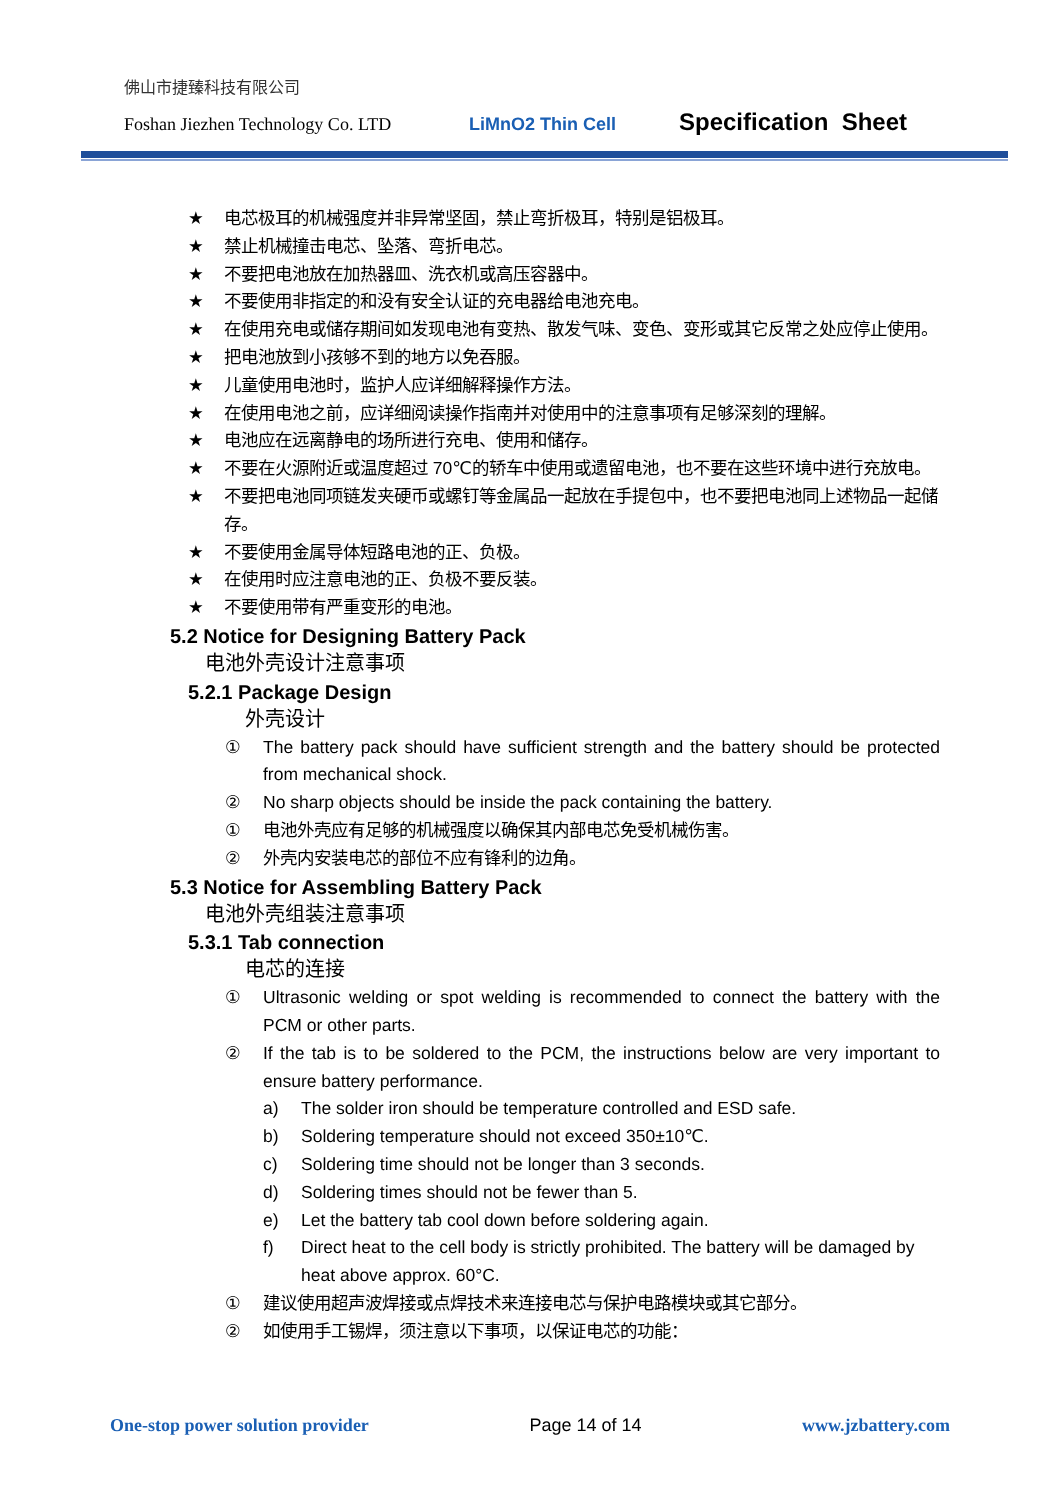佛山市捷臻科技有限公司
Foshan Jiezhen Technology Co. LTD LiMnO2 Thin Cell Specification Sheet
★ 电芯极耳的机械强度并非异常坚固，禁止弯折极耳，特别是铝极耳。
★ 禁止机械撞击电芯、坠落、弯折电芯。
★ 不要把电池放在加热器皿、洗衣机或高压容器中。
★ 不要使用非指定的和没有安全认证的充电器给电池充电。
★ 在使用充电或储存期间如发现电池有变热、散发气味、变色、变形或其它反常之处应停止使用。
★ 把电池放到小孩够不到的地方以免吞服。
★ 儿童使用电池时，监护人应详细解释操作方法。
★ 在使用电池之前，应详细阅读操作指南并对使用中的注意事项有足够深刻的理解。
★ 电池应在远离静电的场所进行充电、使用和储存。
★ 不要在火源附近或温度超过 70℃的轿车中使用或遗留电池，也不要在这些环境中进行充放电。
★ 不要把电池同项链发夹硬币或螺钉等金属品一起放在手提包中，也不要把电池同上述物品一起储存。
★ 不要使用金属导体短路电池的正、负极。
★ 在使用时应注意电池的正、负极不要反装。
★ 不要使用带有严重变形的电池。
5.2 Notice for Designing Battery Pack
电池外壳设计注意事项
5.2.1 Package Design
外壳设计
① The battery pack should have sufficient strength and the battery should be protected from mechanical shock.
② No sharp objects should be inside the pack containing the battery.
① 电池外壳应有足够的机械强度以确保其内部电芯免受机械伤害。
② 外壳内安装电芯的部位不应有锋利的边角。
5.3 Notice for Assembling Battery Pack
电池外壳组装注意事项
5.3.1 Tab connection
电芯的连接
① Ultrasonic welding or spot welding is recommended to connect the battery with the PCM or other parts.
② If the tab is to be soldered to the PCM, the instructions below are very important to ensure battery performance.
a) The solder iron should be temperature controlled and ESD safe.
b) Soldering temperature should not exceed 350±10℃.
c) Soldering time should not be longer than 3 seconds.
d) Soldering times should not be fewer than 5.
e) Let the battery tab cool down before soldering again.
f) Direct heat to the cell body is strictly prohibited. The battery will be damaged by heat above approx. 60°C.
① 建议使用超声波焊接或点焊技术来连接电芯与保护电路模块或其它部分。
② 如使用手工锡焊，须注意以下事项，以保证电芯的功能：
One-stop power solution provider Page 14 of 14 www.jzbattery.com